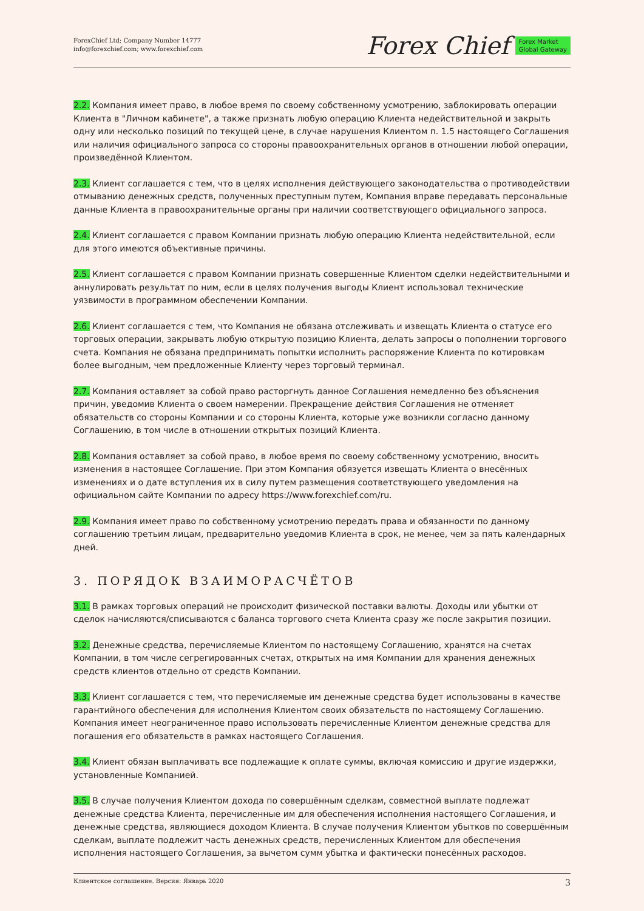ForexChief Ltd; Company Number 14777
info@forexchief.com; www.forexchief.com
Forex Chief Forex Market
Global Gateway
2.2. Компания имеет право, в любое время по своему собственному усмотрению, заблокировать операции Клиента в "Личном кабинете", а также признать любую операцию Клиента недействительной и закрыть одну или несколько позиций по текущей цене, в случае нарушения Клиентом п. 1.5 настоящего Соглашения или наличия официального запроса со стороны правоохранительных органов в отношении любой операции, произведённой Клиентом.
2.3. Клиент соглашается с тем, что в целях исполнения действующего законодательства о противодействии отмыванию денежных средств, полученных преступным путем, Компания вправе передавать персональные данные Клиента в правоохранительные органы при наличии соответствующего официального запроса.
2.4. Клиент соглашается с правом Компании признать любую операцию Клиента недействительной, если для этого имеются объективные причины.
2.5. Клиент соглашается с правом Компании признать совершенные Клиентом сделки недействительными и аннулировать результат по ним, если в целях получения выгоды Клиент использовал технические уязвимости в программном обеспечении Компании.
2.6. Клиент соглашается с тем, что Компания не обязана отслеживать и извещать Клиента о статусе его торговых операции, закрывать любую открытую позицию Клиента, делать запросы о пополнении торгового счета. Компания не обязана предпринимать попытки исполнить распоряжение Клиента по котировкам более выгодным, чем предложенные Клиенту через торговый терминал.
2.7. Компания оставляет за собой право расторгнуть данное Соглашения немедленно без объяснения причин, уведомив Клиента о своем намерении. Прекращение действия Соглашения не отменяет обязательств со стороны Компании и со стороны Клиента, которые уже возникли согласно данному Соглашению, в том числе в отношении открытых позиций Клиента.
2.8. Компания оставляет за собой право, в любое время по своему собственному усмотрению, вносить изменения в настоящее Соглашение. При этом Компания обязуется извещать Клиента о внесённых изменениях и о дате вступления их в силу путем размещения соответствующего уведомления на официальном сайте Компании по адресу https://www.forexchief.com/ru.
2.9. Компания имеет право по собственному усмотрению передать права и обязанности по данному соглашению третьим лицам, предварительно уведомив Клиента в срок, не менее, чем за пять календарных дней.
3. ПОРЯДОК ВЗАИМОРАСЧЁТОВ
3.1. В рамках торговых операций не происходит физической поставки валюты. Доходы или убытки от сделок начисляются/списываются с баланса торгового счета Клиента сразу же после закрытия позиции.
3.2. Денежные средства, перечисляемые Клиентом по настоящему Соглашению, хранятся на счетах Компании, в том числе сегрегированных счетах, открытых на имя Компании для хранения денежных средств клиентов отдельно от средств Компании.
3.3. Клиент соглашается с тем, что перечисляемые им денежные средства будет использованы в качестве гарантийного обеспечения для исполнения Клиентом своих обязательств по настоящему Соглашению. Компания имеет неограниченное право использовать перечисленные Клиентом денежные средства для погашения его обязательств в рамках настоящего Соглашения.
3.4. Клиент обязан выплачивать все подлежащие к оплате суммы, включая комиссию и другие издержки, установленные Компанией.
3.5. В случае получения Клиентом дохода по совершённым сделкам, совместной выплате подлежат денежные средства Клиента, перечисленные им для обеспечения исполнения настоящего Соглашения, и денежные средства, являющиеся доходом Клиента. В случае получения Клиентом убытков по совершённым сделкам, выплате подлежит часть денежных средств, перечисленных Клиентом для обеспечения исполнения настоящего Соглашения, за вычетом сумм убытка и фактически понесённых расходов.
Клиентское соглашение. Версия: Январь 2020 3